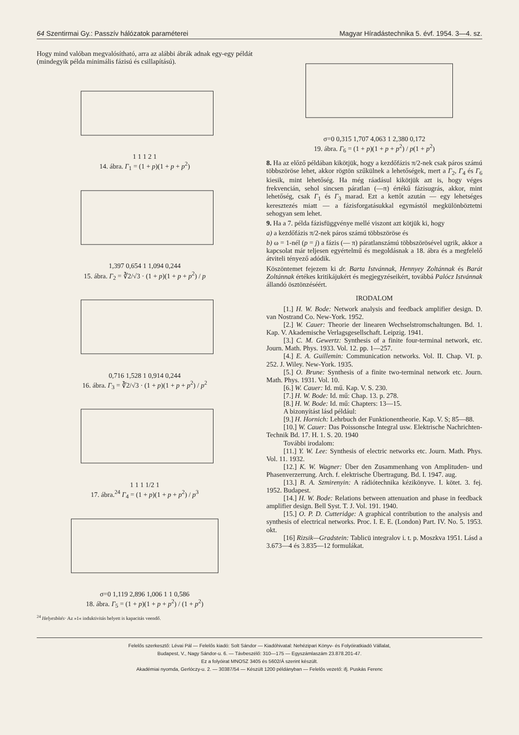64 Szentirmai Gy.: Passzív hálózatok paraméterei Magyar Híradástechnika 5. évf. 1954. 3—4. sz.
Hogy mind valóban megvalósítható, arra az alábbi ábrák adnak egy-egy példát (mindegyik példa minimális fázisú és csillapítású).
1 1 1 2 1
14. ábra. Γ<sub>1</sub> = (1 + p)(1 + p + p<sup>2</sup>)
1,397 0,654 1 1,094 0,244
15. ábra. Γ<sub>2</sub> = ∛2/√3 · (1 + p)(1 + p + p<sup>2</sup>) / p
0,716 1,528 1 0,914 0,244
16. ábra. Γ<sub>3</sub> = ∛2/√3 · (1 + p)(1 + p + p<sup>2</sup>) / p<sup>2</sup>
1 1 1 1/2 1
17. ábra.<sup>24</sup> Γ<sub>4</sub> = (1 + p)(1 + p + p<sup>2</sup>) / p<sup>3</sup>
σ=0 1,119 2,896 1,006 1 1 0,586
18. ábra. Γ<sub>5</sub> = (1 + p)(1 + p + p<sup>2</sup>) / (1 + p<sup>2</sup>)
<sup>24</sup> Helyesbítés· Az »1« induktivitás helyett is kapacitás veendő.
σ=0 0,315 1,707 4,063 1 2,380 0,172
19. ábra. Γ<sub>6</sub> = (1 + p)(1 + p + p<sup>2</sup>) / p(1 + p<sup>2</sup>)
8. Ha az előző példában kikötjük, hogy a kezdőfázis π/2-nek csak páros számú többszöröse lehet, akkor rögtön szűkülnek a lehetőségek, mert a Γ<sub>2</sub>, Γ<sub>4</sub> és Γ<sub>6</sub> kiesik, mint lehetőség. Ha még ráadásul kikötjük azt is, hogy véges frekvencián, sehol sincsen páratlan (—π) értékű fázisugrás, akkor, mint lehetőség, csak Γ<sub>1</sub> és Γ<sub>3</sub> marad. Ezt a kettőt azután — egy lehetséges keresztezés miatt — a fázisforgatásukkal egymástól megkülönböztetni sehogyan sem lehet.
9. Ha a 7. példa fázisfüggvénye mellé viszont azt kötjük ki, hogy
a) a kezdőfázis π/2-nek páros számú többszöröse és
b) ω = 1-nél (p = j) a fázis (— π) páratlanszámú többszörösével ugrik, akkor a kapcsolat már teljesen egyértelmű és megoldásnak a 18. ábra és a megfelelő átviteli tényező adódik.
Köszöntemet fejezem ki dr. Barta Istvánnak, Hennyey Zoltánnak és Barát Zoltánnak értékes kritikájukért és megjegyzéseikért, továbbá Palócz Istvánnak állandó ösztönzéséért.
IRODALOM
[1.] H. W. Bode: Network analysis and feedback amplifier design. D. van Nostrand Co. New-York. 1952.
[2.] W. Cauer: Theorie der linearen Wechselstromschaltungen. Bd. 1. Kap. V. Akademische Verlagsgesellschaft. Leipzig. 1941.
[3.] C. M. Gewertz: Synthesis of a finite four-terminal network, etc. Journ. Math. Phys. 1933. Vol. 12. pp. 1—257.
[4.] E. A. Guillemin: Communication networks. Vol. II. Chap. VI. p. 252. J. Wiley. New-York. 1935.
[5.] O. Brune: Synthesis of a finite two-terminal network etc. Journ. Math. Phys. 1931. Vol. 10.
[6.] W. Cauer: Id. mű. Kap. V. S. 230.
[7.] H. W. Bode: Id. mű: Chap. 13. p. 278.
[8.] H. W. Bode: Id. mű: Chapters: 13—15.
A bizonyítást lásd például:
[9.] H. Hornich: Lehrbuch der Funktionentheorie. Kap. V. S; 85—88.
[10.] W. Cauer: Das Poissonsche Integral usw. Elektrische Nachrichten-Technik Bd. 17. H. 1. S. 20. 1940
További irodalom:
[11.] Y. W. Lee: Synthesis of electric networks etc. Journ. Math. Phys. Vol. 11. 1932.
[12.] K. W. Wagner: Über den Zusammenhang von Amplituden- und Phasenverzerrung. Arch. f. elektrische Übertragung. Bd. I. 1947. aug.
[13.] B. A. Szmirenyin: A rádiótechnika kézikönyve. I. kötet. 3. fej. 1952. Budapest.
[14.] H. W. Bode: Relations between attenuation and phase in feedback amplifier design. Bell Syst. T. J. Vol. 191. 1940.
[15.] O. P. D. Cutteridge: A graphical contribution to the analysis and synthesis of electrical networks. Proc. I. E. E. (London) Part. IV. No. 5. 1953. okt.
[16] Rizsik—Gradstein: Tablicü integralov i. t. p. Moszkva 1951. Lásd a 3.673—4 és 3.835—12 formulákat.
Felelős szerkesztő: Lévai Pál — Felelős kiadó: Solt Sándor — Kiadóhivatal: Nehézipari Könyv- és Folyóiratkiadó Vállalat,
Budapest, V., Nagy Sándor-u. 6. — Távbeszélő: 310—175 — Egyszámlaszám 23.878.201-47.
Ez a folyóirat MNOSZ 3405 és 5602/Á szerint készült.
Akadémiai nyomda, Gerlóczy-u. 2. — 30387/54 — Készült 1200 példányban — Felelős vezető: ifj. Puskás Ferenc